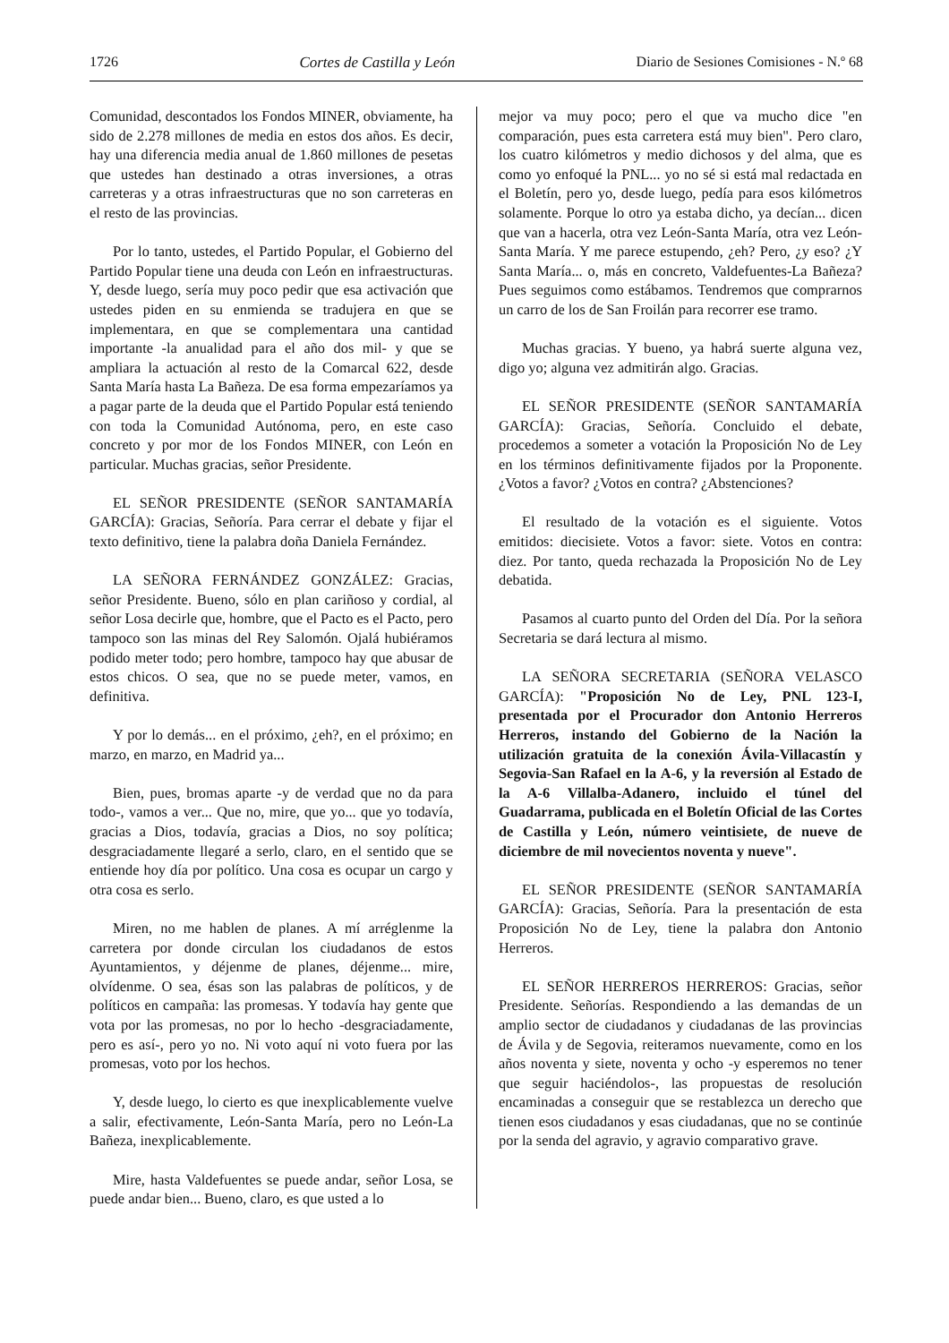1726 Cortes de Castilla y León Diario de Sesiones Comisiones - N.º 68
Comunidad, descontados los Fondos MINER, obviamente, ha sido de 2.278 millones de media en estos dos años. Es decir, hay una diferencia media anual de 1.860 millones de pesetas que ustedes han destinado a otras inversiones, a otras carreteras y a otras infraestructuras que no son carreteras en el resto de las provincias.
Por lo tanto, ustedes, el Partido Popular, el Gobierno del Partido Popular tiene una deuda con León en infraestructuras. Y, desde luego, sería muy poco pedir que esa activación que ustedes piden en su enmienda se tradujera en que se implementara, en que se complementara una cantidad importante -la anualidad para el año dos mil- y que se ampliara la actuación al resto de la Comarcal 622, desde Santa María hasta La Bañeza. De esa forma empezaríamos ya a pagar parte de la deuda que el Partido Popular está teniendo con toda la Comunidad Autónoma, pero, en este caso concreto y por mor de los Fondos MINER, con León en particular. Muchas gracias, señor Presidente.
EL SEÑOR PRESIDENTE (SEÑOR SANTAMARÍA GARCÍA): Gracias, Señoría. Para cerrar el debate y fijar el texto definitivo, tiene la palabra doña Daniela Fernández.
LA SEÑORA FERNÁNDEZ GONZÁLEZ: Gracias, señor Presidente. Bueno, sólo en plan cariñoso y cordial, al señor Losa decirle que, hombre, que el Pacto es el Pacto, pero tampoco son las minas del Rey Salomón. Ojalá hubiéramos podido meter todo; pero hombre, tampoco hay que abusar de estos chicos. O sea, que no se puede meter, vamos, en definitiva.
Y por lo demás... en el próximo, ¿eh?, en el próximo; en marzo, en marzo, en Madrid ya...
Bien, pues, bromas aparte -y de verdad que no da para todo-, vamos a ver... Que no, mire, que yo... que yo todavía, gracias a Dios, todavía, gracias a Dios, no soy política; desgraciadamente llegaré a serlo, claro, en el sentido que se entiende hoy día por político. Una cosa es ocupar un cargo y otra cosa es serlo.
Miren, no me hablen de planes. A mí arréglenme la carretera por donde circulan los ciudadanos de estos Ayuntamientos, y déjenme de planes, déjenme... mire, olvídenme. O sea, ésas son las palabras de políticos, y de políticos en campaña: las promesas. Y todavía hay gente que vota por las promesas, no por lo hecho -desgraciadamente, pero es así-, pero yo no. Ni voto aquí ni voto fuera por las promesas, voto por los hechos.
Y, desde luego, lo cierto es que inexplicablemente vuelve a salir, efectivamente, León-Santa María, pero no León-La Bañeza, inexplicablemente.
Mire, hasta Valdefuentes se puede andar, señor Losa, se puede andar bien... Bueno, claro, es que usted a lo
mejor va muy poco; pero el que va mucho dice "en comparación, pues esta carretera está muy bien". Pero claro, los cuatro kilómetros y medio dichosos y del alma, que es como yo enfoqué la PNL... yo no sé si está mal redactada en el Boletín, pero yo, desde luego, pedía para esos kilómetros solamente. Porque lo otro ya estaba dicho, ya decían... dicen que van a hacerla, otra vez León-Santa María, otra vez León-Santa María. Y me parece estupendo, ¿eh? Pero, ¿y eso? ¿Y Santa María... o, más en concreto, Valdefuentes-La Bañeza? Pues seguimos como estábamos. Tendremos que comprarnos un carro de los de San Froilán para recorrer ese tramo.
Muchas gracias. Y bueno, ya habrá suerte alguna vez, digo yo; alguna vez admitirán algo. Gracias.
EL SEÑOR PRESIDENTE (SEÑOR SANTAMARÍA GARCÍA): Gracias, Señoría. Concluido el debate, procedemos a someter a votación la Proposición No de Ley en los términos definitivamente fijados por la Proponente. ¿Votos a favor? ¿Votos en contra? ¿Abstenciones?
El resultado de la votación es el siguiente. Votos emitidos: diecisiete. Votos a favor: siete. Votos en contra: diez. Por tanto, queda rechazada la Proposición No de Ley debatida.
Pasamos al cuarto punto del Orden del Día. Por la señora Secretaria se dará lectura al mismo.
LA SEÑORA SECRETARIA (SEÑORA VELASCO GARCÍA): "Proposición No de Ley, PNL 123-I, presentada por el Procurador don Antonio Herreros Herreros, instando del Gobierno de la Nación la utilización gratuita de la conexión Ávila-Villacastín y Segovia-San Rafael en la A-6, y la reversión al Estado de la A-6 Villalba-Adanero, incluido el túnel del Guadarrama, publicada en el Boletín Oficial de las Cortes de Castilla y León, número veintisiete, de nueve de diciembre de mil novecientos noventa y nueve".
EL SEÑOR PRESIDENTE (SEÑOR SANTAMARÍA GARCÍA): Gracias, Señoría. Para la presentación de esta Proposición No de Ley, tiene la palabra don Antonio Herreros.
EL SEÑOR HERREROS HERREROS: Gracias, señor Presidente. Señorías. Respondiendo a las demandas de un amplio sector de ciudadanos y ciudadanas de las provincias de Ávila y de Segovia, reiteramos nuevamente, como en los años noventa y siete, noventa y ocho -y esperemos no tener que seguir haciéndolos-, las propuestas de resolución encaminadas a conseguir que se restablezca un derecho que tienen esos ciudadanos y esas ciudadanas, que no se continúe por la senda del agravio, y agravio comparativo grave.